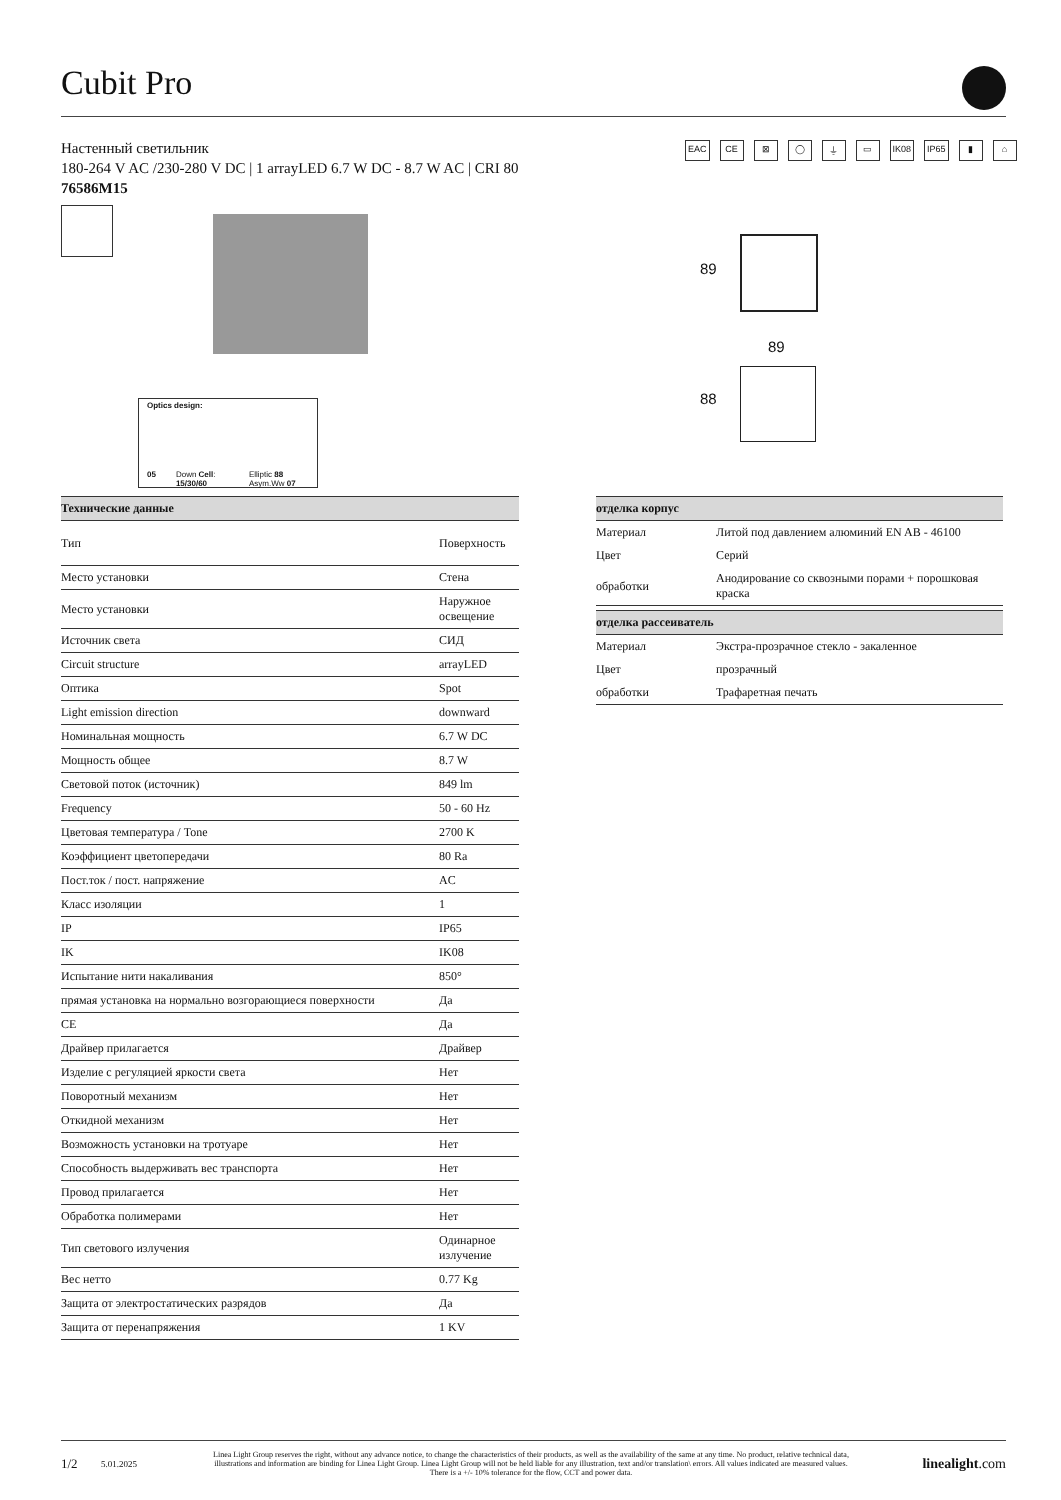Cubit Pro
Настенный светильник
180-264 V AC /230-280 V DC | 1 arrayLED 6.7 W DC - 8.7 W AC | CRI 80
76586M15
EAC CE ⊠ ◯ ⏚ ▭ IK08 IP65 ▮ ⌂
Optics design:
05 Down Cell: 15/30/60 Elliptic 88 Asym.Ww 07
89
89
88
| Технические данные | |
| --- | --- |
| Тип | Поверхность |
| Место установки | Стена |
| Место установки | Наружное освещение |
| Источник света | СИД |
| Circuit structure | arrayLED |
| Оптика | Spot |
| Light emission direction | downward |
| Номинальная мощность | 6.7 W DC |
| Мощность общее | 8.7 W |
| Световой поток (источник) | 849 lm |
| Frequency | 50 - 60 Hz |
| Цветовая температура / Tone | 2700 K |
| Коэффициент цветопередачи | 80 Ra |
| Пост.ток / пост. напряжение | AC |
| Класс изоляции | 1 |
| IP | IP65 |
| IK | IK08 |
| Испытание нити накаливания | 850° |
| прямая установка на нормально возгорающиеся поверхности | Да |
| CE | Да |
| Драйвер прилагается | Драйвер |
| Изделие с регуляцией яркости света | Нет |
| Поворотный механизм | Нет |
| Откидной механизм | Нет |
| Возможность установки на тротуаре | Нет |
| Способность выдерживать вес транспорта | Нет |
| Провод прилагается | Нет |
| Обработка полимерами | Нет |
| Тип светового излучения | Одинарное излучение |
| Вес нетто | 0.77 Kg |
| Защита от электростатических разрядов | Да |
| Защита от перенапряжения | 1 KV |
| отделка корпус | |
| --- | --- |
| Материал | Литой под давлением алюминий EN AB - 46100 |
| Цвет | Серий |
| обработки | Анодирование со сквозными порами + порошковая краска |
| отделка рассеиватель | |
| --- | --- |
| Материал | Экстра-прозрачное стекло - закаленное |
| Цвет | прозрачный |
| обработки | Трафаретная печать |
1/2 5.01.2025 Linea Light Group reserves the right, without any advance notice, to change the characteristics of their products, as well as the availability of the same at any time. No product, relative technical data, illustrations and information are binding for Linea Light Group. Linea Light Group will not be held liable for any illustration, text and/or translation\ errors. All values indicated are measured values. There is a +/- 10% tolerance for the flow, CCT and power data. linealight.com